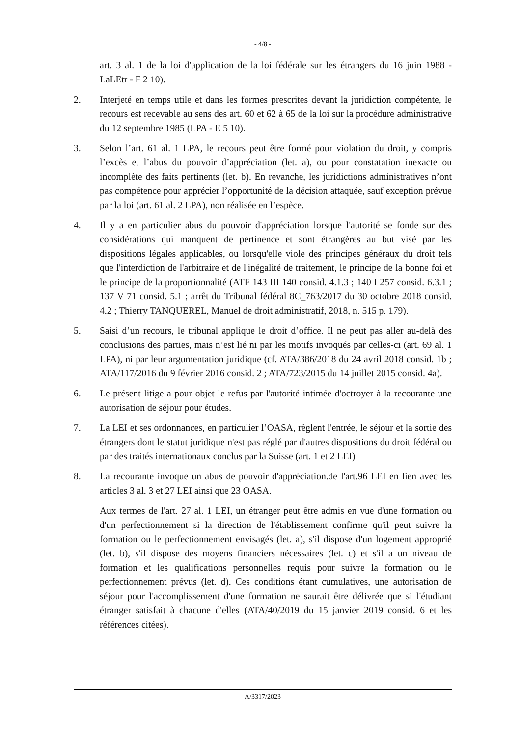- 4/8 -
art. 3 al. 1 de la loi d'application de la loi fédérale sur les étrangers du 16 juin 1988 - LaLEtr - F 2 10).
2. Interjeté en temps utile et dans les formes prescrites devant la juridiction compétente, le recours est recevable au sens des art. 60 et 62 à 65 de la loi sur la procédure administrative du 12 septembre 1985 (LPA - E 5 10).
3. Selon l’art. 61 al. 1 LPA, le recours peut être formé pour violation du droit, y compris l’excès et l’abus du pouvoir d’appréciation (let. a), ou pour constatation inexacte ou incomplète des faits pertinents (let. b). En revanche, les juridictions administratives n’ont pas compétence pour apprécier l’opportunité de la décision attaquée, sauf exception prévue par la loi (art. 61 al. 2 LPA), non réalisée en l’espèce.
4. Il y a en particulier abus du pouvoir d'appréciation lorsque l'autorité se fonde sur des considérations qui manquent de pertinence et sont étrangères au but visé par les dispositions légales applicables, ou lorsqu'elle viole des principes généraux du droit tels que l'interdiction de l'arbitraire et de l'inégalité de traitement, le principe de la bonne foi et le principe de la proportionnalité (ATF 143 III 140 consid. 4.1.3 ; 140 I 257 consid. 6.3.1 ; 137 V 71 consid. 5.1 ; arrêt du Tribunal fédéral 8C_763/2017 du 30 octobre 2018 consid. 4.2 ; Thierry TANQUEREL, Manuel de droit administratif, 2018, n. 515 p. 179).
5. Saisi d’un recours, le tribunal applique le droit d’office. Il ne peut pas aller au-delà des conclusions des parties, mais n’est lié ni par les motifs invoqués par celles-ci (art. 69 al. 1 LPA), ni par leur argumentation juridique (cf. ATA/386/2018 du 24 avril 2018 consid. 1b ; ATA/117/2016 du 9 février 2016 consid. 2 ; ATA/723/2015 du 14 juillet 2015 consid. 4a).
6. Le présent litige a pour objet le refus par l'autorité intimée d'octroyer à la recourante une autorisation de séjour pour études.
7. La LEI et ses ordonnances, en particulier l’OASA, règlent l'entrée, le séjour et la sortie des étrangers dont le statut juridique n'est pas réglé par d'autres dispositions du droit fédéral ou par des traités internationaux conclus par la Suisse (art. 1 et 2 LEI)
8. La recourante invoque un abus de pouvoir d'appréciation.de l'art.96 LEI en lien avec les articles 3 al. 3 et 27 LEI ainsi que 23 OASA.
Aux termes de l'art. 27 al. 1 LEI, un étranger peut être admis en vue d'une formation ou d'un perfectionnement si la direction de l'établissement confirme qu'il peut suivre la formation ou le perfectionnement envisagés (let. a), s'il dispose d'un logement approprié (let. b), s'il dispose des moyens financiers nécessaires (let. c) et s'il a un niveau de formation et les qualifications personnelles requis pour suivre la formation ou le perfectionnement prévus (let. d). Ces conditions étant cumulatives, une autorisation de séjour pour l'accomplissement d'une formation ne saurait être délivrée que si l'étudiant étranger satisfait à chacune d'elles (ATA/40/2019 du 15 janvier 2019 consid. 6 et les références citées).
A/3317/2023